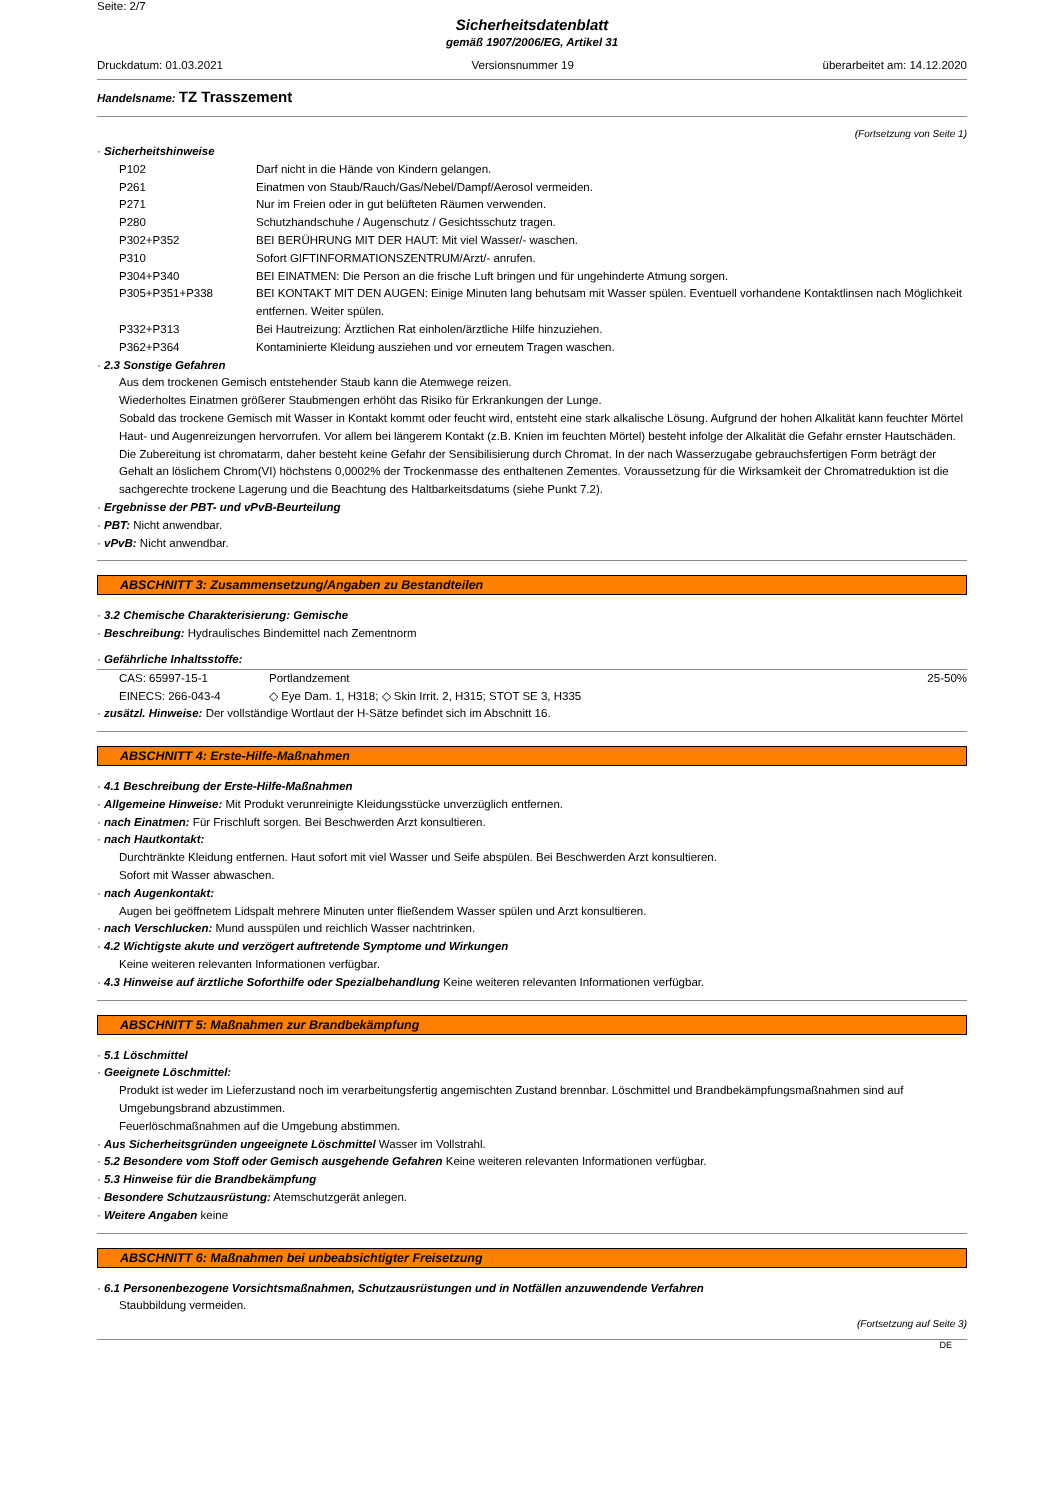Seite: 2/7
Sicherheitsdatenblatt
gemäß 1907/2006/EG, Artikel 31
Druckdatum: 01.03.2021 Versionsnummer 19 überarbeitet am: 14.12.2020
Handelsname: TZ Trasszement
(Fortsetzung von Seite 1)
· Sicherheitshinweise
| P102 | Darf nicht in die Hände von Kindern gelangen. |
| P261 | Einatmen von Staub/Rauch/Gas/Nebel/Dampf/Aerosol vermeiden. |
| P271 | Nur im Freien oder in gut belüfteten Räumen verwenden. |
| P280 | Schutzhandschuhe / Augenschutz / Gesichtsschutz tragen. |
| P302+P352 | BEI BERÜHRUNG MIT DER HAUT: Mit viel Wasser/- waschen. |
| P310 | Sofort GIFTINFORMATIONSZENTRUM/Arzt/- anrufen. |
| P304+P340 | BEI EINATMEN: Die Person an die frische Luft bringen und für ungehinderte Atmung sorgen. |
| P305+P351+P338 | BEI KONTAKT MIT DEN AUGEN: Einige Minuten lang behutsam mit Wasser spülen. Eventuell vorhandene Kontaktlinsen nach Möglichkeit entfernen. Weiter spülen. |
| P332+P313 | Bei Hautreizung: Ärztlichen Rat einholen/ärztliche Hilfe hinzuziehen. |
| P362+P364 | Kontaminierte Kleidung ausziehen und vor erneutem Tragen waschen. |
· 2.3 Sonstige Gefahren
Aus dem trockenen Gemisch entstehender Staub kann die Atemwege reizen.
Wiederholtes Einatmen größerer Staubmengen erhöht das Risiko für Erkrankungen der Lunge.
Sobald das trockene Gemisch mit Wasser in Kontakt kommt oder feucht wird, entsteht eine stark alkalische Lösung. Aufgrund der hohen Alkalität kann feuchter Mörtel Haut- und Augenreizungen hervorrufen. Vor allem bei längerem Kontakt (z.B. Knien im feuchten Mörtel) besteht infolge der Alkalität die Gefahr ernster Hautschäden.
Die Zubereitung ist chromatarm, daher besteht keine Gefahr der Sensibilisierung durch Chromat. In der nach Wasserzugabe gebrauchsfertigen Form beträgt der Gehalt an löslichem Chrom(VI) höchstens 0,0002% der Trockenmasse des enthaltenen Zementes. Voraussetzung für die Wirksamkeit der Chromatreduktion ist die sachgerechte trockene Lagerung und die Beachtung des Haltbarkeitsdatums (siehe Punkt 7.2).
· Ergebnisse der PBT- und vPvB-Beurteilung
· PBT: Nicht anwendbar.
· vPvB: Nicht anwendbar.
ABSCHNITT 3: Zusammensetzung/Angaben zu Bestandteilen
· 3.2 Chemische Charakterisierung: Gemische
· Beschreibung: Hydraulisches Bindemittel nach Zementnorm
· Gefährliche Inhaltsstoffe:
| CAS: 65997-15-1 | Portlandzement | 25-50% |
| EINECS: 266-043-4 | ◇ Eye Dam. 1, H318; ◇ Skin Irrit. 2, H315; STOT SE 3, H335 | |
· zusätzl. Hinweise: Der vollständige Wortlaut der H-Sätze befindet sich im Abschnitt 16.
ABSCHNITT 4: Erste-Hilfe-Maßnahmen
· 4.1 Beschreibung der Erste-Hilfe-Maßnahmen
· Allgemeine Hinweise: Mit Produkt verunreinigte Kleidungsstücke unverzüglich entfernen.
· nach Einatmen: Für Frischluft sorgen. Bei Beschwerden Arzt konsultieren.
· nach Hautkontakt:
Durchtränkte Kleidung entfernen. Haut sofort mit viel Wasser und Seife abspülen. Bei Beschwerden Arzt konsultieren.
Sofort mit Wasser abwaschen.
· nach Augenkontakt:
Augen bei geöffnetem Lidspalt mehrere Minuten unter fließendem Wasser spülen und Arzt konsultieren.
· nach Verschlucken: Mund ausspülen und reichlich Wasser nachtrinken.
· 4.2 Wichtigste akute und verzögert auftretende Symptome und Wirkungen
Keine weiteren relevanten Informationen verfügbar.
· 4.3 Hinweise auf ärztliche Soforthilfe oder Spezialbehandlung Keine weiteren relevanten Informationen verfügbar.
ABSCHNITT 5: Maßnahmen zur Brandbekämpfung
· 5.1 Löschmittel
· Geeignete Löschmittel:
Produkt ist weder im Lieferzustand noch im verarbeitungsfertig angemischten Zustand brennbar. Löschmittel und Brandbekämpfungsmaßnahmen sind auf Umgebungsbrand abzustimmen.
Feuerlöschmaßnahmen auf die Umgebung abstimmen.
· Aus Sicherheitsgründen ungeeignete Löschmittel Wasser im Vollstrahl.
· 5.2 Besondere vom Stoff oder Gemisch ausgehende Gefahren Keine weiteren relevanten Informationen verfügbar.
· 5.3 Hinweise für die Brandbekämpfung
· Besondere Schutzausrüstung: Atemschutzgerät anlegen.
· Weitere Angaben keine
ABSCHNITT 6: Maßnahmen bei unbeabsichtigter Freisetzung
· 6.1 Personenbezogene Vorsichtsmaßnahmen, Schutzausrüstungen und in Notfällen anzuwendende Verfahren
Staubbildung vermeiden.
(Fortsetzung auf Seite 3)
DE